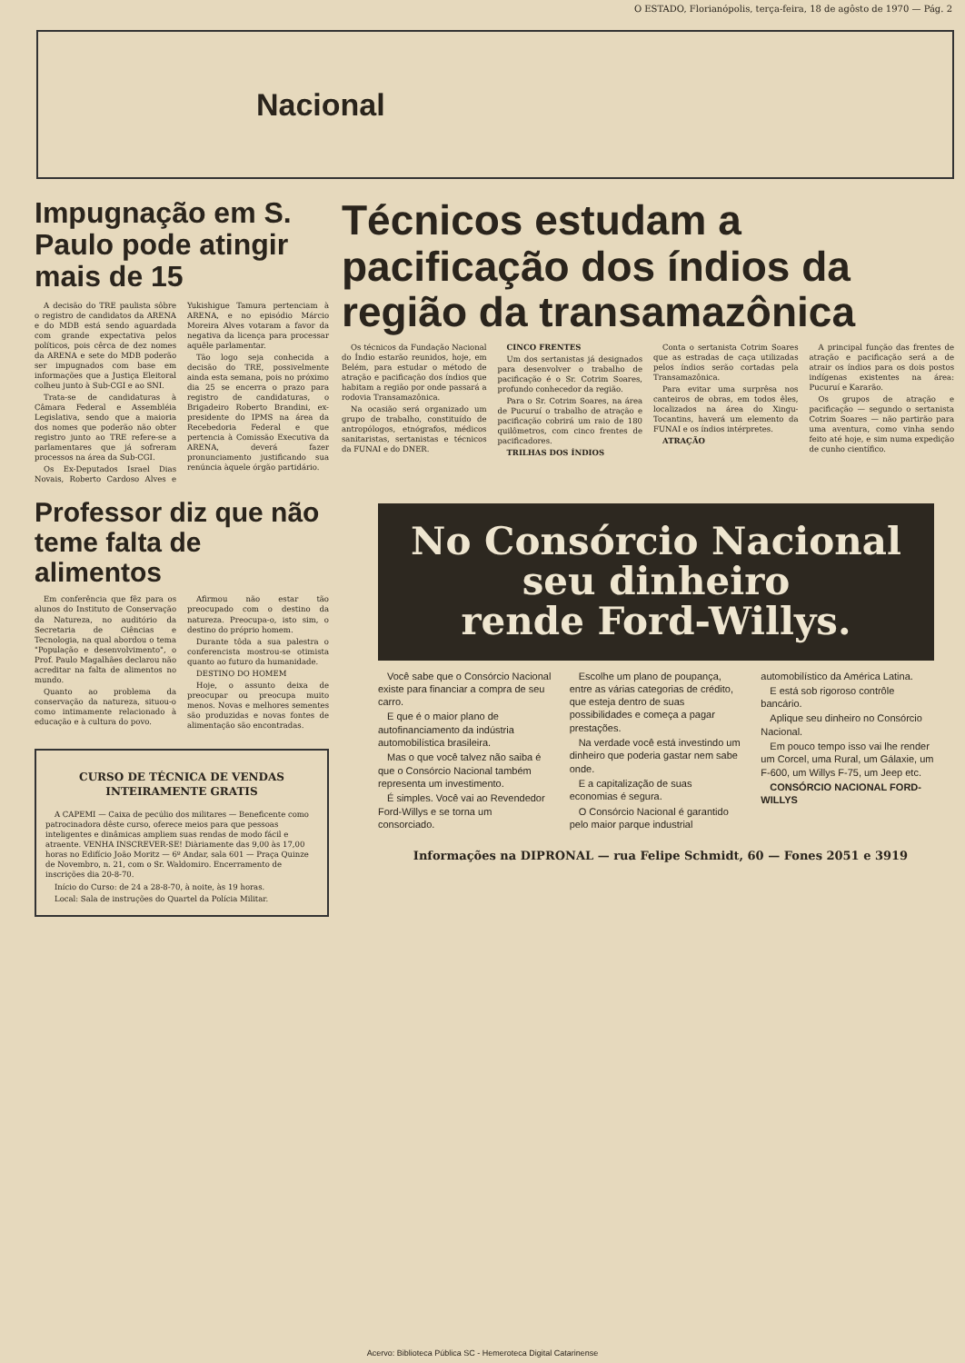O ESTADO, Florianópolis, terça-feira, 18 de agôsto de 1970 — Pág. 2
Nacional
Impugnação em S. Paulo pode atingir mais de 15
A decisão do TRE paulista sôbre o registro de candidatos da ARENA e do MDB está sendo aguardada com grande expectativa pelos políticos, pois cêrca de dez nomes da ARENA e sete do MDB poderão ser impugnados com base em informações que a Justiça Eleitoral colheu junto à Sub-CGI e ao SNI.
Trata-se de candidaturas à Câmara Federal e Assembléia Legislativa, sendo que a maioria dos nomes que poderão não obter registro junto ao TRE refere-se a parlamentares que já sofreram processos na área da Sub-CGI.
Os Ex-Deputados Israel Dias Novais, Roberto Cardoso Alves e Yukishigue Tamura pertenciam à ARENA, e no episódio Márcio Moreira Alves votaram a favor da negativa da licença para processar aquêle parlamentar.
Tão logo seja conhecida a decisão do TRE, possivelmente ainda esta semana, pois no próximo dia 25 se encerra o prazo para registro de candidaturas, o Brigadeiro Roberto Brandini, ex-presidente do IPMS na área da Recebedoria Federal e que pertencia à Comissão Executiva da ARENA, deverá fazer pronunciamento justificando sua renúncia àquele órgão partidário.
Professor diz que não teme falta de alimentos
Em conferência que fêz para os alunos do Instituto de Conservação da Natureza, no auditório da Secretaria de Ciências e Tecnologia, na qual abordou o tema "População e desenvolvimento", o Prof. Paulo Magalhães declarou não acreditar na falta de alimentos no mundo.
Quanto ao problema da conservação da natureza, situou-o como intimamente relacionado à educação e à cultura do povo.
Afirmou não estar tão preocupado com o destino da natureza. Preocupa-o, isto sim, o destino do próprio homem.
Durante tôda a sua palestra o conferencista mostrou-se otimista quanto ao futuro da humanidade.
DESTINO DO HOMEM
Hoje, o assunto deixa de preocupar ou preocupa muito menos. Novas e melhores sementes são produzidas e novas fontes de alimentação são encontradas.
CURSO DE TÉCNICA DE VENDAS
INTEIRAMENTE GRATIS
A CAPEMI — Caixa de pecúlio dos militares — Beneficente como patrocinadora dêste curso, oferece meios para que pessoas inteligentes e dinâmicas ampliem suas rendas de modo fácil e atraente. VENHA INSCREVER-SE! Diàriamente das 9,00 às 17,00 horas no Edifício João Moritz — 6º Andar, sala 601 — Praça Quinze de Novembro, n. 21, com o Sr. Waldomiro. Encerramento de inscrições dia 20-8-70.
Início do Curso: de 24 a 28-8-70, à noite, às 19 horas.
Local: Sala de instruções do Quartel da Polícia Militar.
Técnicos estudam a pacificação dos índios da região da transamazônica
Os técnicos da Fundação Nacional do Índio estarão reunidos, hoje, em Belém, para estudar o método de atração e pacificação dos índios que habitam a região por onde passará a rodovia Transamazônica.
Na ocasião será organizado um grupo de trabalho, constituído de antropólogos, etnógrafos, médicos sanitaristas, sertanistas e técnicos da FUNAI e do DNER.
CINCO FRENTES
Um dos sertanistas já designados para desenvolver o trabalho de pacificação é o Sr. Cotrim Soares, profundo conhecedor da região.
Para o Sr. Cotrim Soares, na área de Pucuruí o trabalho de atração e pacificação cobrirá um raio de 180 quilômetros, com cinco frentes de pacificadores.
TRILHAS DOS ÍNDIOS
Conta o sertanista Cotrim Soares que as estradas de caça utilizadas pelos índios serão cortadas pela Transamazônica.
Para evitar uma surprêsa nos canteiros de obras, em todos êles, localizados na área do Xingu-Tocantins, haverá um elemento da FUNAI e os índios intérpretes.
ATRAÇÃO
A principal função das frentes de atração e pacificação será a de atrair os índios para os dois postos indígenas existentes na área: Pucuruí e Kararão.
Os grupos de atração e pacificação — segundo o sertanista Cotrim Soares — não partirão para uma aventura, como vinha sendo feito até hoje, e sim numa expedição de cunho científico.
No Consórcio Nacional
seu dinheiro
rende Ford-Willys.
Você sabe que o Consórcio Nacional existe para financiar a compra de seu carro.
E que é o maior plano de autofinanciamento da indústria automobilística brasileira.
Mas o que você talvez não saiba é que o Consórcio Nacional também representa um investimento.
É simples. Você vai ao Revendedor Ford-Willys e se torna um consorciado.
Escolhe um plano de poupança, entre as várias categorias de crédito, que esteja dentro de suas possibilidades e começa a pagar prestações.
Na verdade você está investindo um dinheiro que poderia gastar nem sabe onde.
E a capitalização de suas economias é segura.
O Consórcio Nacional é garantido pelo maior parque industrial automobilístico da América Latina.
E está sob rigoroso contrôle bancário.
Aplique seu dinheiro no Consórcio Nacional.
Em pouco tempo isso vai lhe render um Corcel, uma Rural, um Gálaxie, um F-600, um Willys F-75, um Jeep etc.
CONSÓRCIO NACIONAL FORD-WILLYS
Informações na DIPRONAL — rua Felipe Schmidt, 60 — Fones 2051 e 3919
Acervo: Biblioteca Pública SC - Hemeroteca Digital Catarinense